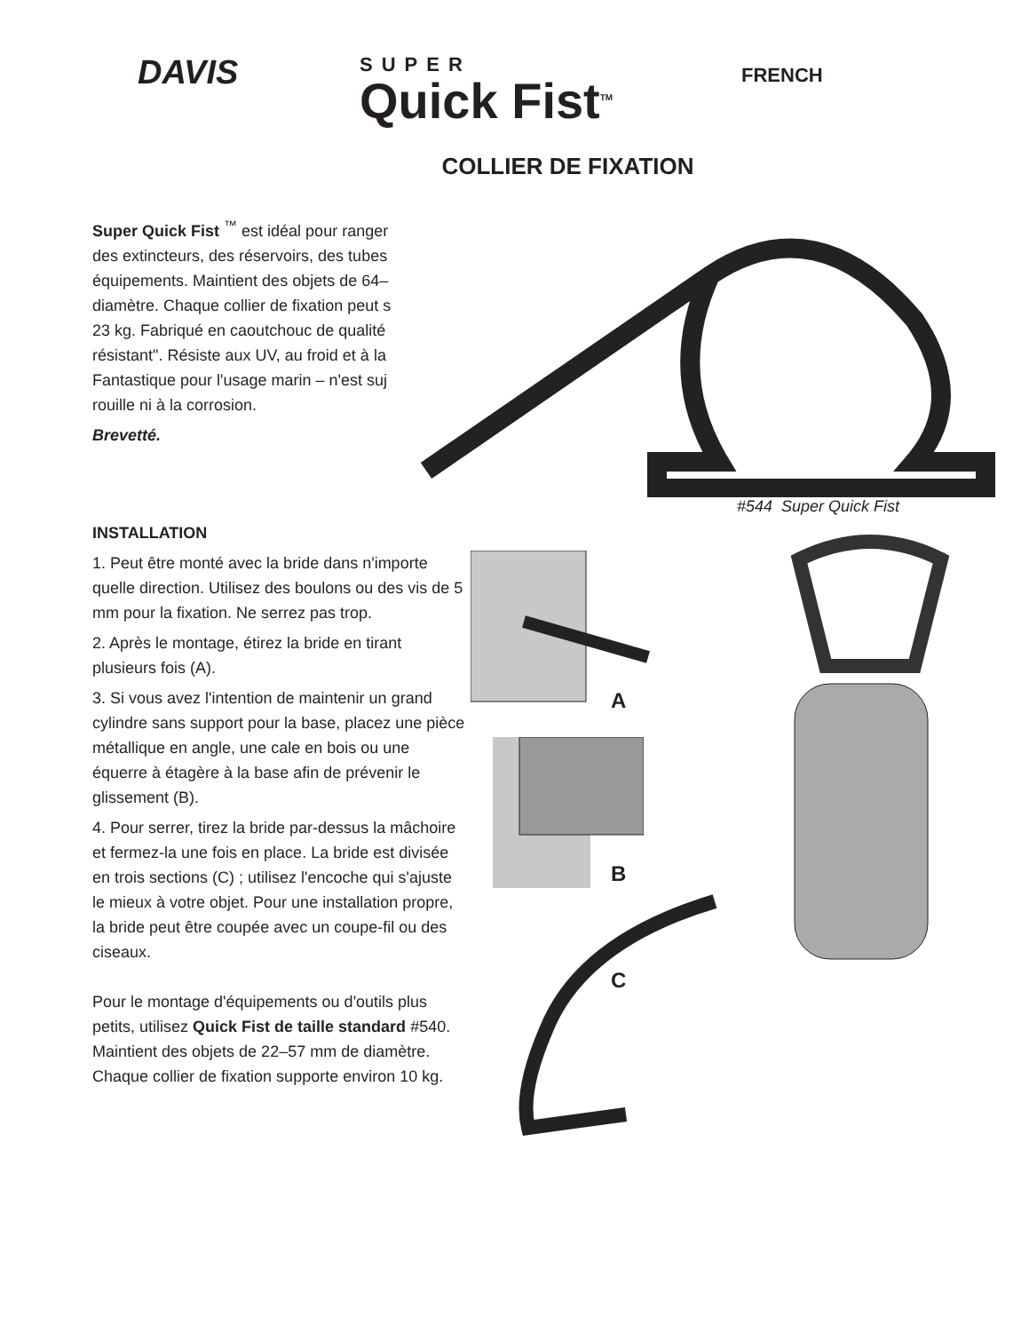DAVIS
SUPER
Quick Fist<sup>TM</sup>
FRENCH
COLLIER DE FIXATION
Super Quick Fist <sup>™</sup> est idéal pour ranger
des extincteurs, des réservoirs, des tubes
équipements. Maintient des objets de 64–
diamètre. Chaque collier de fixation peut s
23 kg. Fabriqué en caoutchouc de qualité
résistant". Résiste aux UV, au froid et à la
Fantastique pour l'usage marin – n'est suj
rouille ni à la corrosion.
Brevetté.
#544 Super Quick Fist
INSTALLATION
1. Peut être monté avec la bride dans n'importe quelle direction. Utilisez des boulons ou des vis de 5 mm pour la fixation. Ne serrez pas trop.
2. Après le montage, étirez la bride en tirant plusieurs fois (A).
3. Si vous avez l'intention de maintenir un grand cylindre sans support pour la base, placez une pièce métallique en angle, une cale en bois ou une équerre à étagère à la base afin de prévenir le glissement (B).
4. Pour serrer, tirez la bride par-dessus la mâchoire et fermez-la une fois en place. La bride est divisée en trois sections (C) ; utilisez l'encoche qui s'ajuste le mieux à votre objet. Pour une installation propre, la bride peut être coupée avec un coupe-fil ou des ciseaux.
Pour le montage d'équipements ou d'outils plus petits, utilisez Quick Fist de taille standard #540. Maintient des objets de 22–57 mm de diamètre. Chaque collier de fixation supporte environ 10 kg.
A
B
C